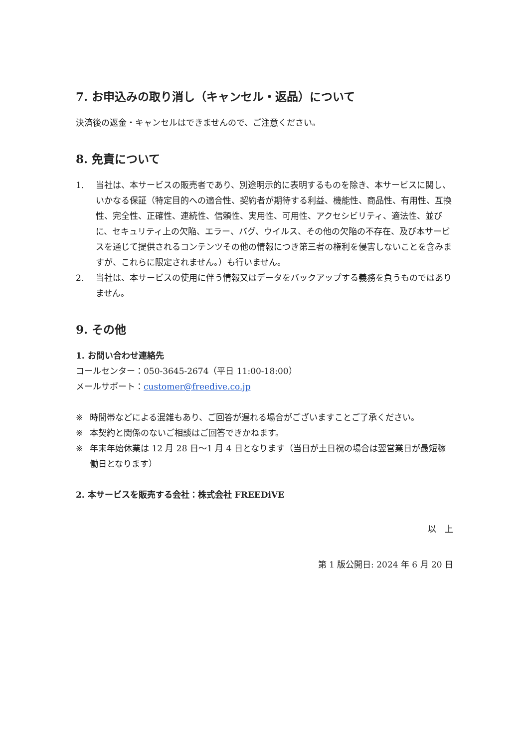7. お申込みの取り消し（キャンセル・返品）について
決済後の返金・キャンセルはできませんので、ご注意ください。
8. 免責について
1. 当社は、本サービスの販売者であり、別途明示的に表明するものを除き、本サービスに関し、いかなる保証（特定目的への適合性、契約者が期待する利益、機能性、商品性、有用性、互換性、完全性、正確性、連続性、信頼性、実用性、可用性、アクセシビリティ、適法性、並びに、セキュリティ上の欠陥、エラー、バグ、ウイルス、その他の欠陥の不存在、及び本サービスを通じて提供されるコンテンツその他の情報につき第三者の権利を侵害しないことを含みますが、これらに限定されません。）も行いません。
2. 当社は、本サービスの使用に伴う情報又はデータをバックアップする義務を負うものではありません。
9. その他
1. お問い合わせ連絡先
コールセンター：050-3645-2674（平日 11:00-18:00）
メールサポート：customer@freedive.co.jp
※ 時間帯などによる混雑もあり、ご回答が遅れる場合がございますことご了承ください。
※ 本契約と関係のないご相談はご回答できかねます。
※ 年末年始休業は 12 月 28 日～1 月 4 日となります（当日が土日祝の場合は翌営業日が最短稼働日となります）
2. 本サービスを販売する会社：株式会社 FREEDiVE
以　上
第 1 版公開日: 2024 年 6 月 20 日